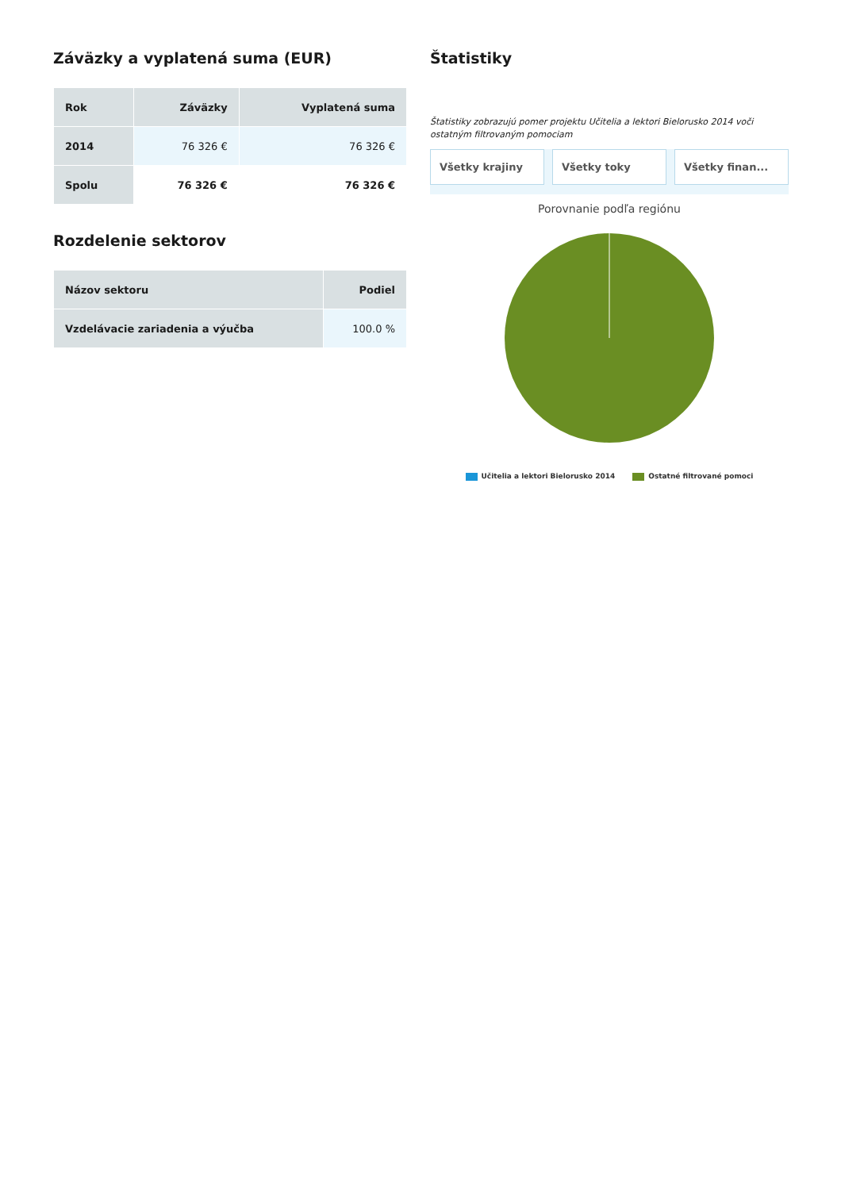Záväzky a vyplatená suma (EUR)
| Rok | Záväzky | Vyplatená suma |
| --- | --- | --- |
| 2014 | 76 326 € | 76 326 € |
| Spolu | 76 326 € | 76 326 € |
Rozdelenie sektorov
| Názov sektoru | Podiel |
| --- | --- |
| Vzdelávacie zariadenia a výučba | 100.0 % |
Štatistiky
Štatistiky zobrazujú pomer projektu Učitelia a lektori Bielorusko 2014 voči ostatným filtrovaným pomociam
Všetky krajiny Všetky toky Všetky finan...
Porovnanie podľa regiónu
Učitelia a lektori Bielorusko 2014 Ostatné filtrované pomoci